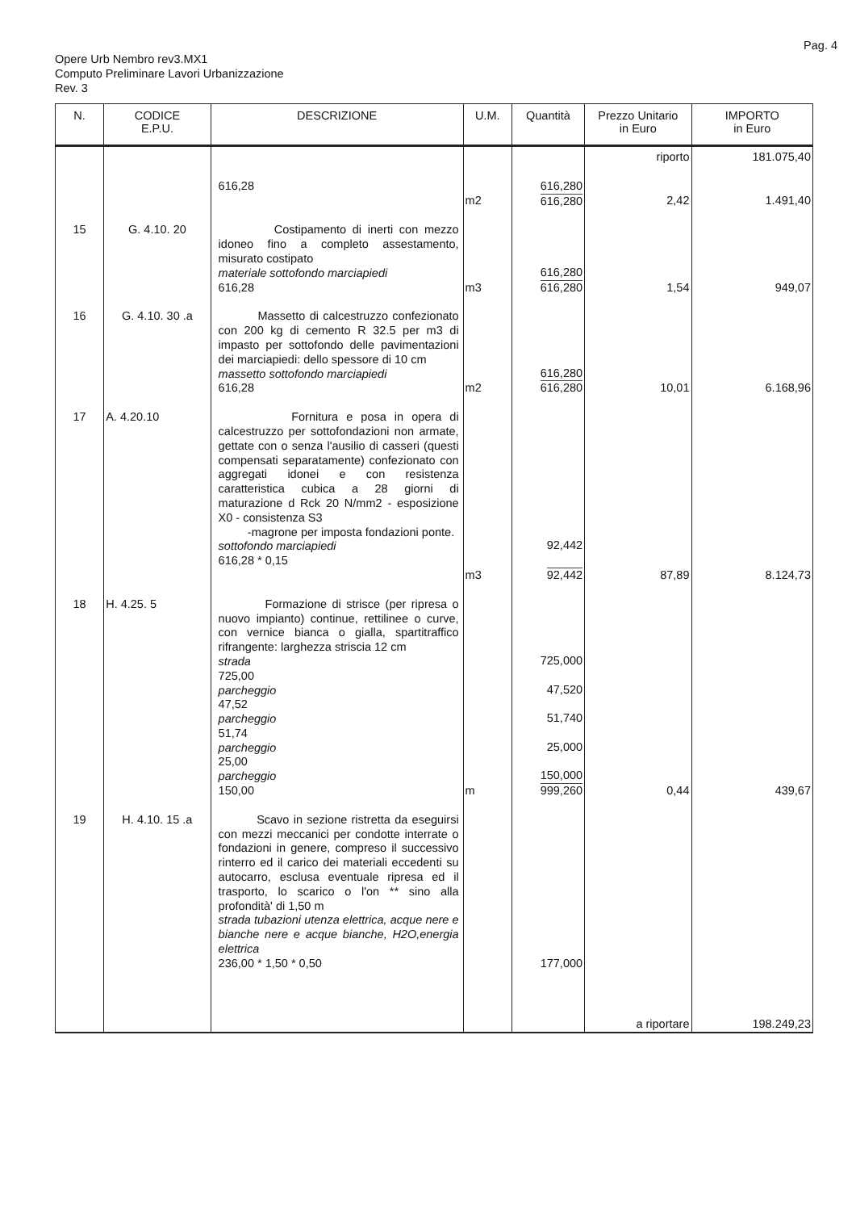Pag. 4
Opere Urb Nembro rev3.MX1
Computo Preliminare Lavori Urbanizzazione
Rev. 3
| N. | CODICE E.P.U. | DESCRIZIONE | U.M. | Quantità | Prezzo Unitario in Euro | IMPORTO in Euro |
| --- | --- | --- | --- | --- | --- | --- |
| | | | | | riporto | 181.075,40 |
| | | 616,28 | m2 | 616,280 616,280 | 2,42 | 1.491,40 |
| 15 | G. 4.10. 20 | Costipamento di inerti con mezzo idoneo fino a completo assestamento, misurato costipato materiale sottofondo marciapiedi 616,28 | m3 | 616,280 616,280 | 1,54 | 949,07 |
| 16 | G. 4.10. 30 .a | Massetto di calcestruzzo confezionato con 200 kg di cemento R 32.5 per m3 di impasto per sottofondo delle pavimentazioni dei marciapiedi: dello spessore di 10 cm massetto sottofondo marciapiedi 616,28 | m2 | 616,280 616,280 | 10,01 | 6.168,96 |
| 17 | A. 4.20.10 | Fornitura e posa in opera di calcestruzzo per sottofondazioni non armate, gettate con o senza l'ausilio di casseri (questi compensati separatamente) confezionato con aggregati idonei e con resistenza caratteristica cubica a 28 giorni di maturazione d Rck 20 N/mm2 - esposizione X0 - consistenza S3 -magrone per imposta fondazioni ponte. sottofondo marciapiedi 616,28 * 0,15 | m3 | 92,442 92,442 | 87,89 | 8.124,73 |
| 18 | H. 4.25. 5 | Formazione di strisce (per ripresa o nuovo impianto) continue, rettilinee o curve, con vernice bianca o gialla, spartitraffico rifrangente: larghezza striscia 12 cm strada 725,00 parcheggio 47,52 parcheggio 51,74 parcheggio 25,00 parcheggio 150,00 | m | 725,000 47,520 51,740 25,000 150,000 999,260 | 0,44 | 439,67 |
| 19 | H. 4.10. 15 .a | Scavo in sezione ristretta da eseguirsi con mezzi meccanici per condotte interrate o fondazioni in genere, compreso il successivo rinterro ed il carico dei materiali eccedenti su autocarro, esclusa eventuale ripresa ed il trasporto, lo scarico o l'on ** sino alla profondità' di 1,50 m strada tubazioni utenza elettrica, acque nere e bianche nere e acque bianche, H2O,energia elettrica 236,00 * 1,50 * 0,50 | | 177,000 | | |
| | | | | | a riportare | 198.249,23 |